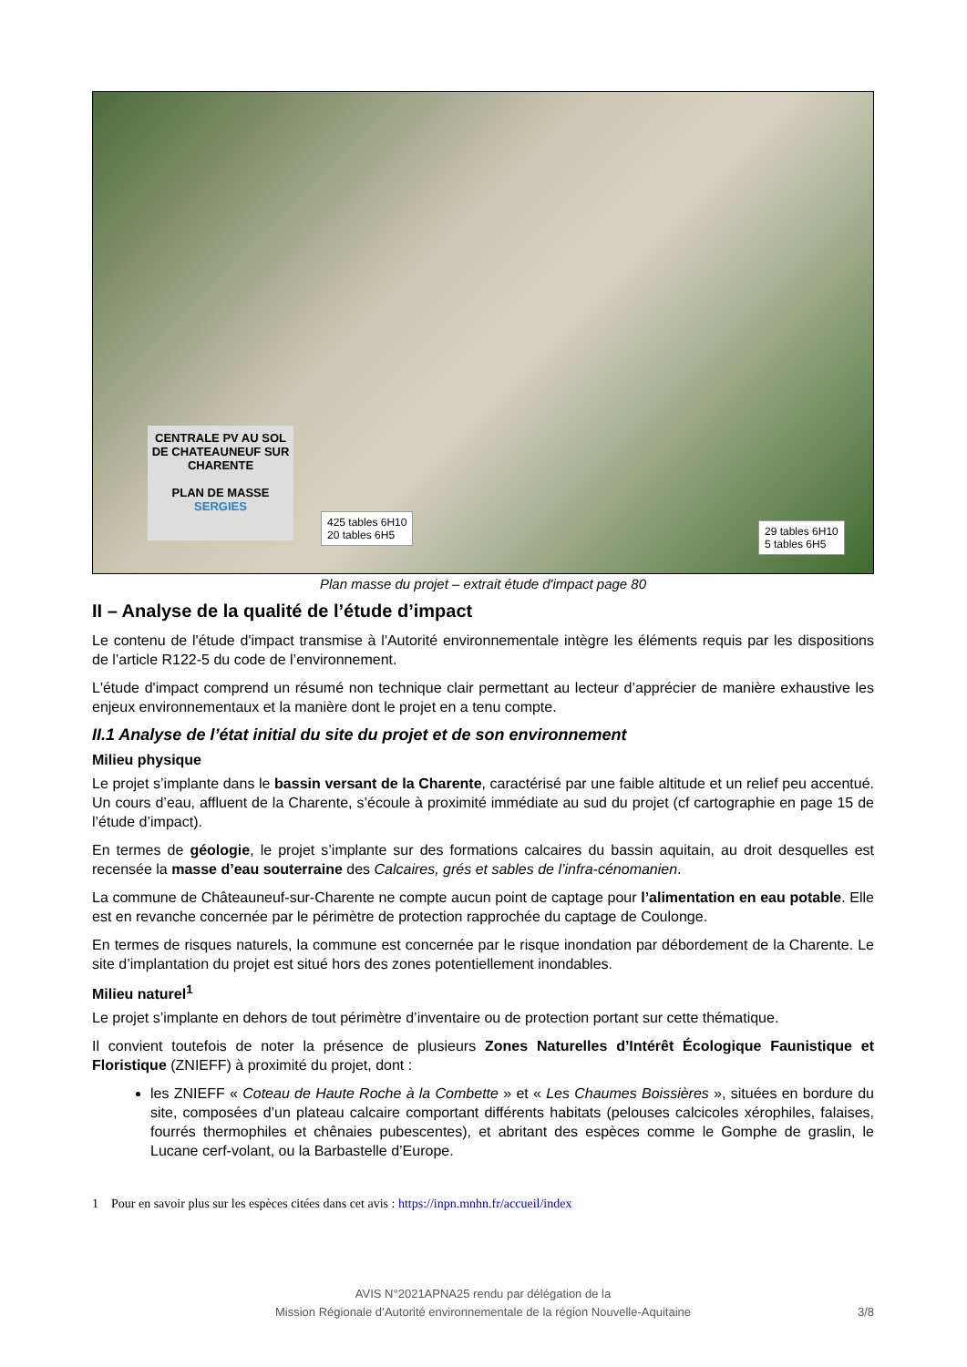CENTRALE PV AU SOL DE CHATEAUNEUF SUR CHARENTE
PLAN DE MASSE
SERGIES
425 tables 6H10
20 tables 6H5
29 tables 6H10
5 tables 6H5
Plan masse du projet – extrait étude d'impact page 80
II – Analyse de la qualité de l’étude d’impact
Le contenu de l'étude d'impact transmise à l'Autorité environnementale intègre les éléments requis par les dispositions de l’article R122-5 du code de l’environnement.
L'étude d'impact comprend un résumé non technique clair permettant au lecteur d’apprécier de manière exhaustive les enjeux environnementaux et la manière dont le projet en a tenu compte.
II.1 Analyse de l’état initial du site du projet et de son environnement
Milieu physique
Le projet s’implante dans le bassin versant de la Charente, caractérisé par une faible altitude et un relief peu accentué. Un cours d’eau, affluent de la Charente, s’écoule à proximité immédiate au sud du projet (cf cartographie en page 15 de l’étude d’impact).
En termes de géologie, le projet s’implante sur des formations calcaires du bassin aquitain, au droit desquelles est recensée la masse d’eau souterraine des Calcaires, grés et sables de l’infra-cénomanien.
La commune de Châteauneuf-sur-Charente ne compte aucun point de captage pour l’alimentation en eau potable. Elle est en revanche concernée par le périmètre de protection rapprochée du captage de Coulonge.
En termes de risques naturels, la commune est concernée par le risque inondation par débordement de la Charente. Le site d’implantation du projet est situé hors des zones potentiellement inondables.
Milieu naturel<sup>1</sup>
Le projet s’implante en dehors de tout périmètre d’inventaire ou de protection portant sur cette thématique.
Il convient toutefois de noter la présence de plusieurs Zones Naturelles d’Intérêt Écologique Faunistique et Floristique (ZNIEFF) à proximité du projet, dont :
les ZNIEFF « Coteau de Haute Roche à la Combette » et « Les Chaumes Boissières », situées en bordure du site, composées d’un plateau calcaire comportant différents habitats (pelouses calcicoles xérophiles, falaises, fourrés thermophiles et chênaies pubescentes), et abritant des espèces comme le Gomphe de graslin, le Lucane cerf-volant, ou la Barbastelle d’Europe.
1 Pour en savoir plus sur les espèces citées dans cet avis : https://inpn.mnhn.fr/accueil/index
AVIS N°2021APNA25 rendu par délégation de la
Mission Régionale d’Autorité environnementale de la région Nouvelle-Aquitaine
3/8